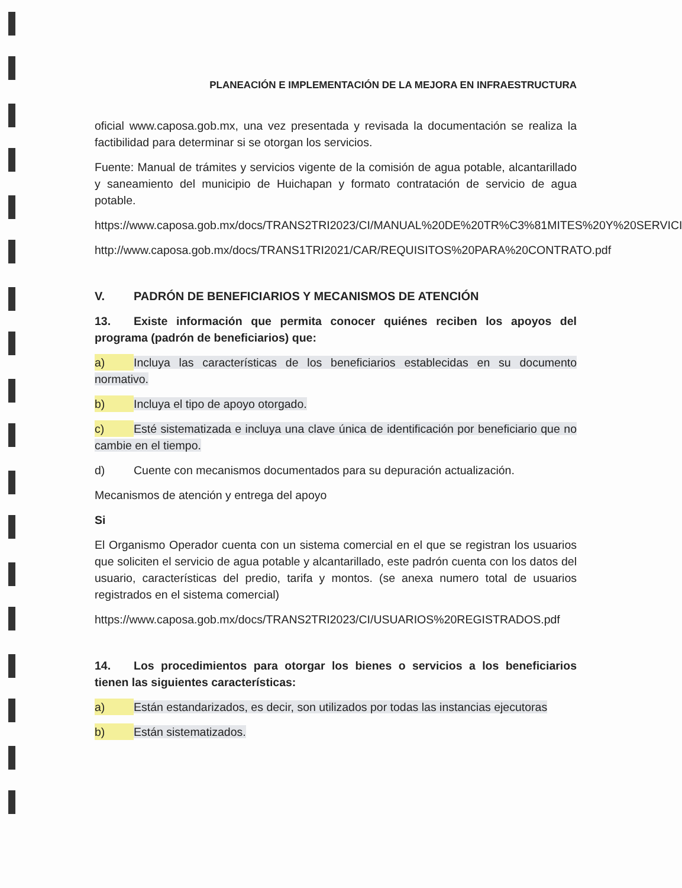PLANEACIÓN E IMPLEMENTACIÓN DE LA MEJORA EN INFRAESTRUCTURA
oficial www.caposa.gob.mx, una vez presentada y revisada la documentación se realiza la factibilidad para determinar si se otorgan los servicios.
Fuente: Manual de trámites y servicios vigente de la comisión de agua potable, alcantarillado y saneamiento del municipio de Huichapan y formato contratación de servicio de agua potable.
https://www.caposa.gob.mx/docs/TRANS2TRI2023/CI/MANUAL%20DE%20TR%C3%81MITES%20Y%20SERVICIOS.pdf
http://www.caposa.gob.mx/docs/TRANS1TRI2021/CAR/REQUISITOS%20PARA%20CONTRATO.pdf
V. PADRÓN DE BENEFICIARIOS Y MECANISMOS DE ATENCIÓN
13. Existe información que permita conocer quiénes reciben los apoyos del programa (padrón de beneficiarios) que:
a) Incluya las características de los beneficiarios establecidas en su documento normativo.
b) Incluya el tipo de apoyo otorgado.
c) Esté sistematizada e incluya una clave única de identificación por beneficiario que no cambie en el tiempo.
d) Cuente con mecanismos documentados para su depuración actualización.
Mecanismos de atención y entrega del apoyo
Si
El Organismo Operador cuenta con un sistema comercial en el que se registran los usuarios que soliciten el servicio de agua potable y alcantarillado, este padrón cuenta con los datos del usuario, características del predio, tarifa y montos. (se anexa numero total de usuarios registrados en el sistema comercial)
https://www.caposa.gob.mx/docs/TRANS2TRI2023/CI/USUARIOS%20REGISTRADOS.pdf
14. Los procedimientos para otorgar los bienes o servicios a los beneficiarios tienen las siguientes características:
a) Están estandarizados, es decir, son utilizados por todas las instancias ejecutoras
b) Están sistematizados.